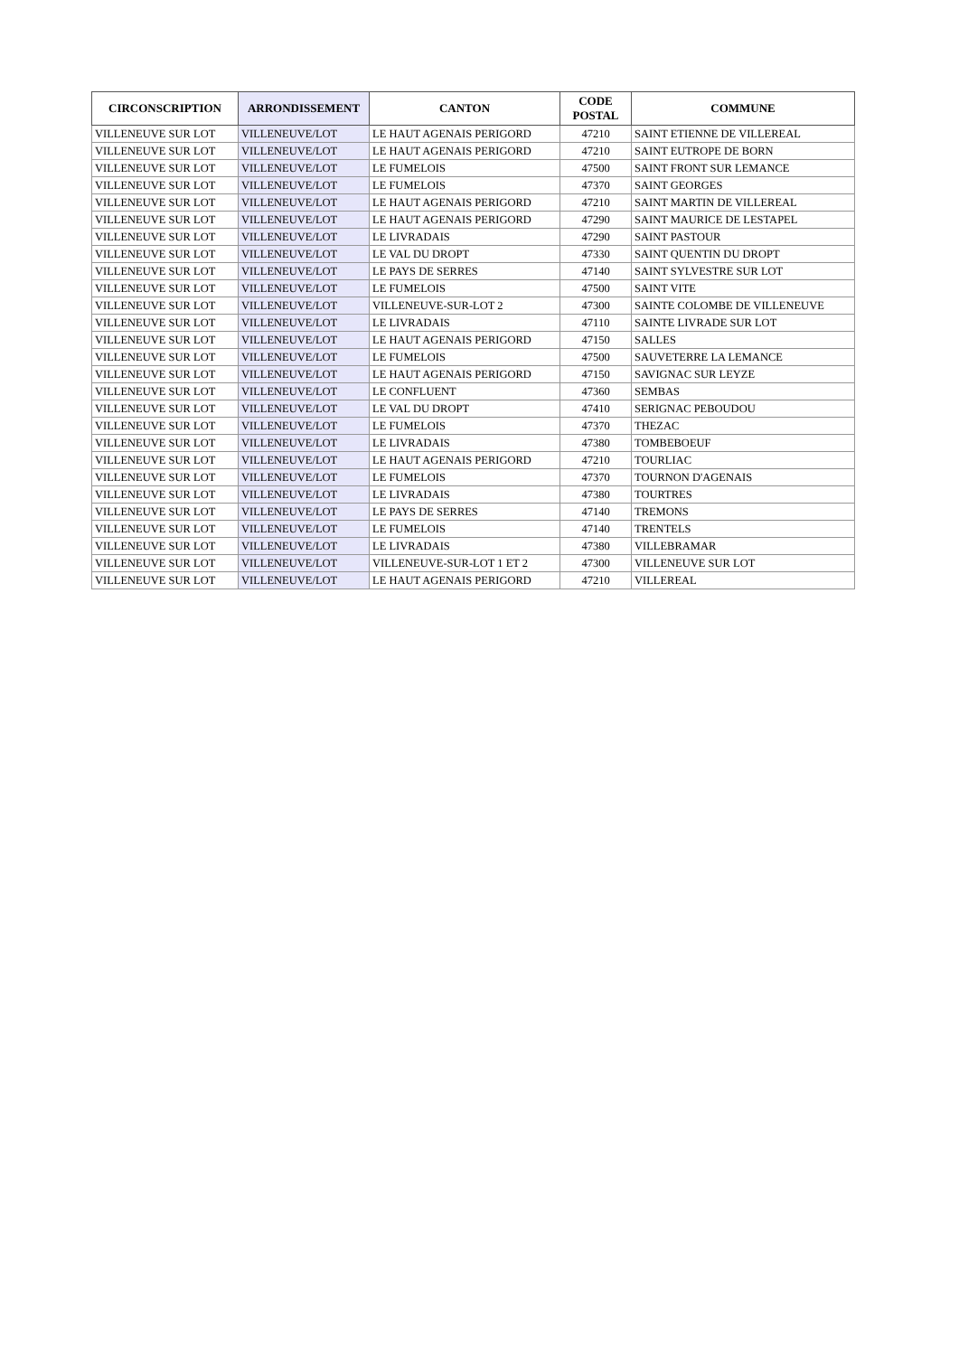| CIRCONSCRIPTION | ARRONDISSEMENT | CANTON | CODE POSTAL | COMMUNE |
| --- | --- | --- | --- | --- |
| VILLENEUVE SUR LOT | VILLENEUVE/LOT | LE HAUT AGENAIS PERIGORD | 47210 | SAINT ETIENNE DE VILLEREAL |
| VILLENEUVE SUR LOT | VILLENEUVE/LOT | LE HAUT AGENAIS PERIGORD | 47210 | SAINT EUTROPE DE BORN |
| VILLENEUVE SUR LOT | VILLENEUVE/LOT | LE FUMELOIS | 47500 | SAINT FRONT SUR LEMANCE |
| VILLENEUVE SUR LOT | VILLENEUVE/LOT | LE FUMELOIS | 47370 | SAINT GEORGES |
| VILLENEUVE SUR LOT | VILLENEUVE/LOT | LE HAUT AGENAIS PERIGORD | 47210 | SAINT MARTIN DE VILLEREAL |
| VILLENEUVE SUR LOT | VILLENEUVE/LOT | LE HAUT AGENAIS PERIGORD | 47290 | SAINT MAURICE DE LESTAPEL |
| VILLENEUVE SUR LOT | VILLENEUVE/LOT | LE LIVRADAIS | 47290 | SAINT PASTOUR |
| VILLENEUVE SUR LOT | VILLENEUVE/LOT | LE VAL DU DROPT | 47330 | SAINT QUENTIN DU DROPT |
| VILLENEUVE SUR LOT | VILLENEUVE/LOT | LE PAYS DE SERRES | 47140 | SAINT SYLVESTRE SUR LOT |
| VILLENEUVE SUR LOT | VILLENEUVE/LOT | LE FUMELOIS | 47500 | SAINT VITE |
| VILLENEUVE SUR LOT | VILLENEUVE/LOT | VILLENEUVE-SUR-LOT 2 | 47300 | SAINTE COLOMBE DE VILLENEUVE |
| VILLENEUVE SUR LOT | VILLENEUVE/LOT | LE LIVRADAIS | 47110 | SAINTE LIVRADE SUR LOT |
| VILLENEUVE SUR LOT | VILLENEUVE/LOT | LE HAUT AGENAIS PERIGORD | 47150 | SALLES |
| VILLENEUVE SUR LOT | VILLENEUVE/LOT | LE FUMELOIS | 47500 | SAUVETERRE LA LEMANCE |
| VILLENEUVE SUR LOT | VILLENEUVE/LOT | LE HAUT AGENAIS PERIGORD | 47150 | SAVIGNAC SUR LEYZE |
| VILLENEUVE SUR LOT | VILLENEUVE/LOT | LE CONFLUENT | 47360 | SEMBAS |
| VILLENEUVE SUR LOT | VILLENEUVE/LOT | LE VAL DU DROPT | 47410 | SERIGNAC PEBOUDOU |
| VILLENEUVE SUR LOT | VILLENEUVE/LOT | LE FUMELOIS | 47370 | THEZAC |
| VILLENEUVE SUR LOT | VILLENEUVE/LOT | LE LIVRADAIS | 47380 | TOMBEBOEUF |
| VILLENEUVE SUR LOT | VILLENEUVE/LOT | LE HAUT AGENAIS PERIGORD | 47210 | TOURLIAC |
| VILLENEUVE SUR LOT | VILLENEUVE/LOT | LE FUMELOIS | 47370 | TOURNON D'AGENAIS |
| VILLENEUVE SUR LOT | VILLENEUVE/LOT | LE LIVRADAIS | 47380 | TOURTRES |
| VILLENEUVE SUR LOT | VILLENEUVE/LOT | LE PAYS DE SERRES | 47140 | TREMONS |
| VILLENEUVE SUR LOT | VILLENEUVE/LOT | LE FUMELOIS | 47140 | TRENTELS |
| VILLENEUVE SUR LOT | VILLENEUVE/LOT | LE LIVRADAIS | 47380 | VILLEBRAMAR |
| VILLENEUVE SUR LOT | VILLENEUVE/LOT | VILLENEUVE-SUR-LOT 1 ET 2 | 47300 | VILLENEUVE SUR LOT |
| VILLENEUVE SUR LOT | VILLENEUVE/LOT | LE HAUT AGENAIS PERIGORD | 47210 | VILLEREAL |